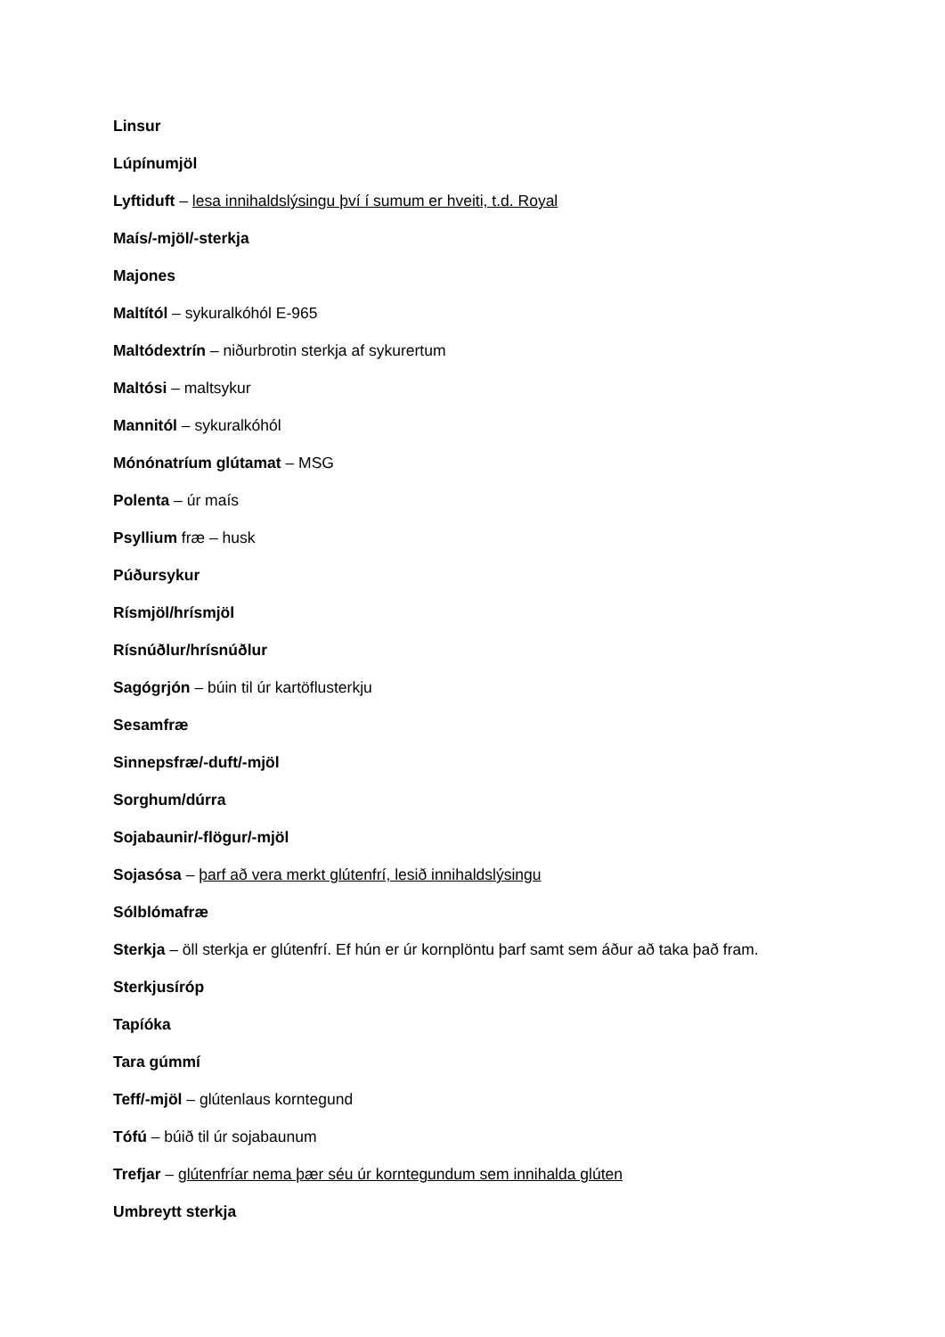Linsur
Lúpínumjöl
Lyftiduft – lesa innihaldslýsingu því í sumum er hveiti, t.d. Royal
Maís/-mjöl/-sterkja
Majones
Maltítól – sykuralkóhól E-965
Maltódextrín – niðurbrotin sterkja af sykurertum
Maltósi – maltsykur
Mannitól – sykuralkóhól
Mónónatríum glútamat – MSG
Polenta – úr maís
Psyllium fræ – husk
Púðursykur
Rísmjöl/hrísmjöl
Rísnúðlur/hrísnúðlur
Sagógrjón – búin til úr kartöflusterkju
Sesamfræ
Sinnepsfræ/-duft/-mjöl
Sorghum/dúrra
Sojabaunir/-flögur/-mjöl
Sojasósa – þarf að vera merkt glútenfrí, lesið innihaldslýsingu
Sólblómafræ
Sterkja – öll sterkja er glútenfrí. Ef hún er úr kornplöntu þarf samt sem áður að taka það fram.
Sterkjusíróp
Tapíóka
Tara gúmmí
Teff/-mjöl – glútenlaus korntegund
Tófú – búið til úr sojabaunum
Trefjar – glútenfríar nema þær séu úr korntegundum sem innihalda glúten
Umbreytt sterkja